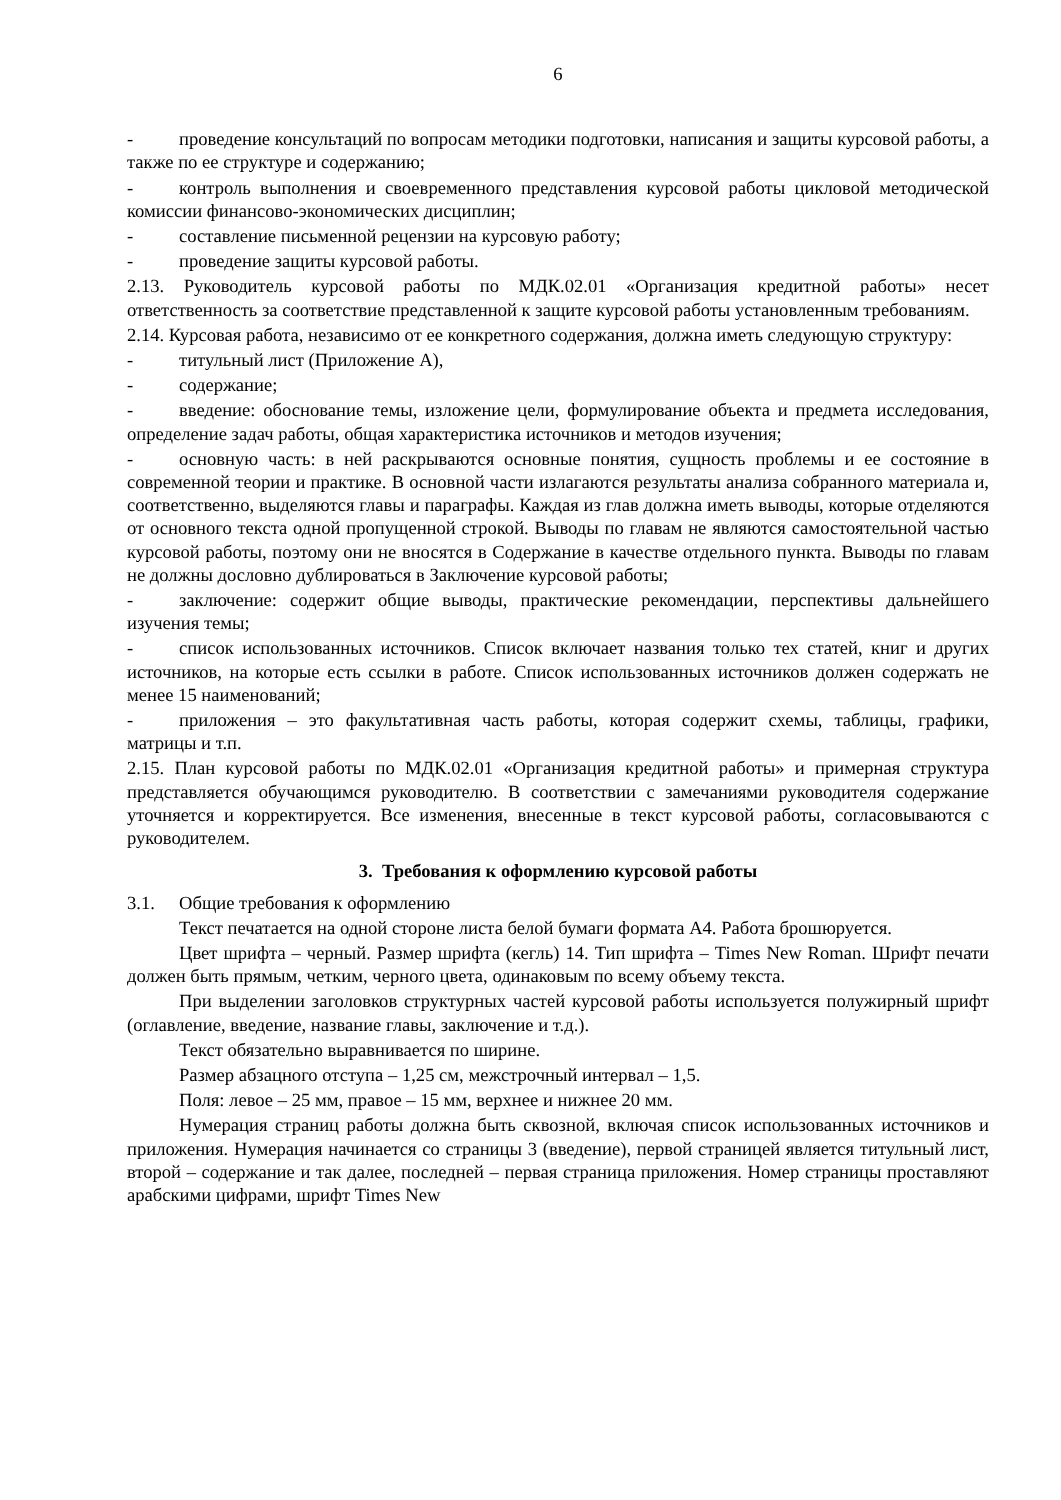6
- проведение консультаций по вопросам методики подготовки, написания и защиты курсовой работы, а также по ее структуре и содержанию;
- контроль выполнения и своевременного представления курсовой работы цикловой методической комиссии финансово-экономических дисциплин;
- составление письменной рецензии на курсовую работу;
- проведение защиты курсовой работы.
2.13. Руководитель курсовой работы по МДК.02.01 «Организация кредитной работы» несет ответственность за соответствие представленной к защите курсовой работы установленным требованиям.
2.14. Курсовая работа, независимо от ее конкретного содержания, должна иметь следующую структуру:
- титульный лист (Приложение А),
- содержание;
- введение: обоснование темы, изложение цели, формулирование объекта и предмета исследования, определение задач работы, общая характеристика источников и методов изучения;
- основную часть: в ней раскрываются основные понятия, сущность проблемы и ее состояние в современной теории и практике. В основной части излагаются результаты анализа собранного материала и, соответственно, выделяются главы и параграфы. Каждая из глав должна иметь выводы, которые отделяются от основного текста одной пропущенной строкой. Выводы по главам не являются самостоятельной частью курсовой работы, поэтому они не вносятся в Содержание в качестве отдельного пункта. Выводы по главам не должны дословно дублироваться в Заключение курсовой работы;
- заключение: содержит общие выводы, практические рекомендации, перспективы дальнейшего изучения темы;
- список использованных источников. Список включает названия только тех статей, книг и других источников, на которые есть ссылки в работе. Список использованных источников должен содержать не менее 15 наименований;
- приложения – это факультативная часть работы, которая содержит схемы, таблицы, графики, матрицы и т.п.
2.15. План курсовой работы по МДК.02.01 «Организация кредитной работы» и примерная структура представляется обучающимся руководителю. В соответствии с замечаниями руководителя содержание уточняется и корректируется. Все изменения, внесенные в текст курсовой работы, согласовываются с руководителем.
3. Требования к оформлению курсовой работы
3.1. Общие требования к оформлению
Текст печатается на одной стороне листа белой бумаги формата А4. Работа брошюруется.
Цвет шрифта – черный. Размер шрифта (кегль) 14. Тип шрифта – Times New Roman. Шрифт печати должен быть прямым, четким, черного цвета, одинаковым по всему объему текста.
При выделении заголовков структурных частей курсовой работы используется полужирный шрифт (оглавление, введение, название главы, заключение и т.д.).
Текст обязательно выравнивается по ширине.
Размер абзацного отступа – 1,25 см, межстрочный интервал – 1,5.
Поля: левое – 25 мм, правое – 15 мм, верхнее и нижнее 20 мм.
Нумерация страниц работы должна быть сквозной, включая список использованных источников и приложения. Нумерация начинается со страницы 3 (введение), первой страницей является титульный лист, второй – содержание и так далее, последней – первая страница приложения. Номер страницы проставляют арабскими цифрами, шрифт Times New